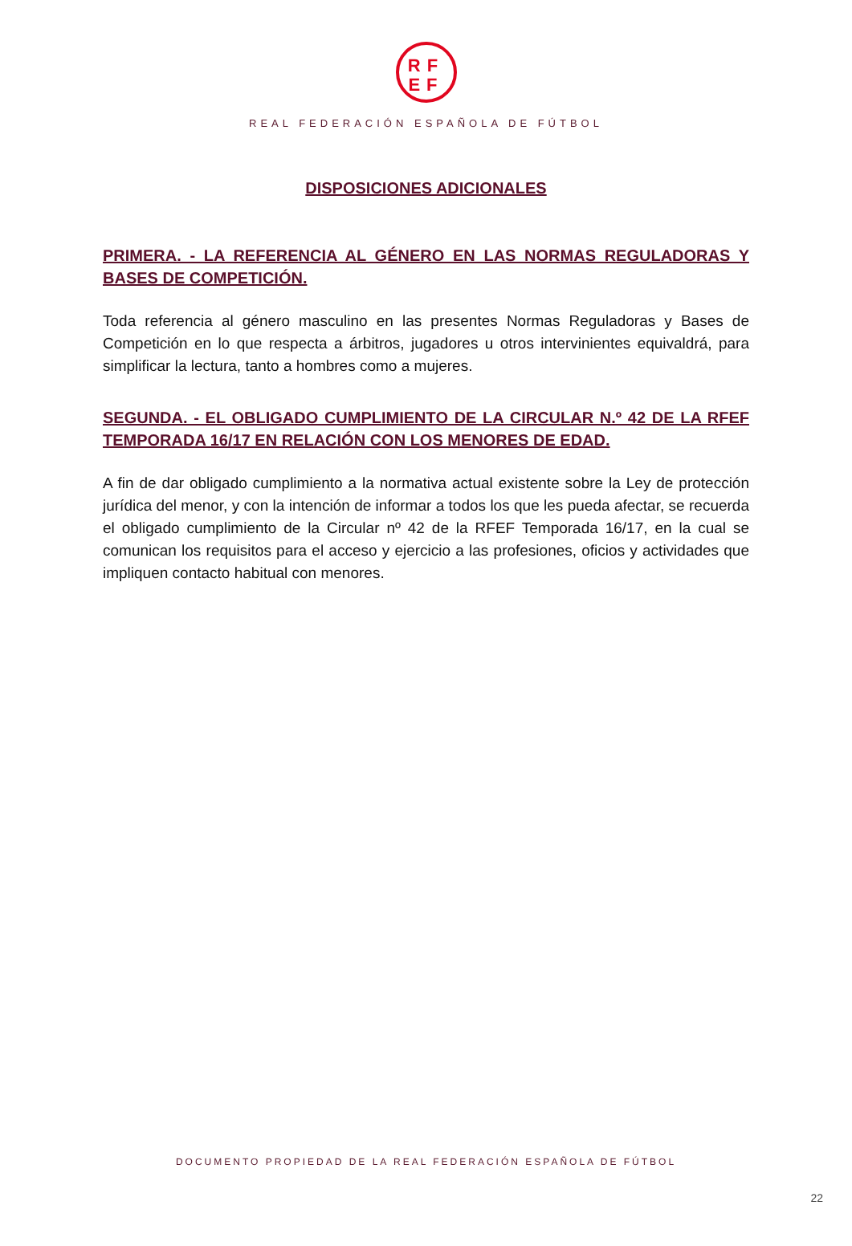RF
EF
REAL FEDERACIÓN ESPAÑOLA DE FÚTBOL
DISPOSICIONES ADICIONALES
PRIMERA. - LA REFERENCIA AL GÉNERO EN LAS NORMAS REGULADORAS Y BASES DE COMPETICIÓN.
Toda referencia al género masculino en las presentes Normas Reguladoras y Bases de Competición en lo que respecta a árbitros, jugadores u otros intervinientes equivaldrá, para simplificar la lectura, tanto a hombres como a mujeres.
SEGUNDA. - EL OBLIGADO CUMPLIMIENTO DE LA CIRCULAR N.º 42 DE LA RFEF TEMPORADA 16/17 EN RELACIÓN CON LOS MENORES DE EDAD.
A fin de dar obligado cumplimiento a la normativa actual existente sobre la Ley de protección jurídica del menor, y con la intención de informar a todos los que les pueda afectar, se recuerda el obligado cumplimiento de la Circular nº 42 de la RFEF Temporada 16/17, en la cual se comunican los requisitos para el acceso y ejercicio a las profesiones, oficios y actividades que impliquen contacto habitual con menores.
DOCUMENTO PROPIEDAD DE LA REAL FEDERACIÓN ESPAÑOLA DE FÚTBOL
22